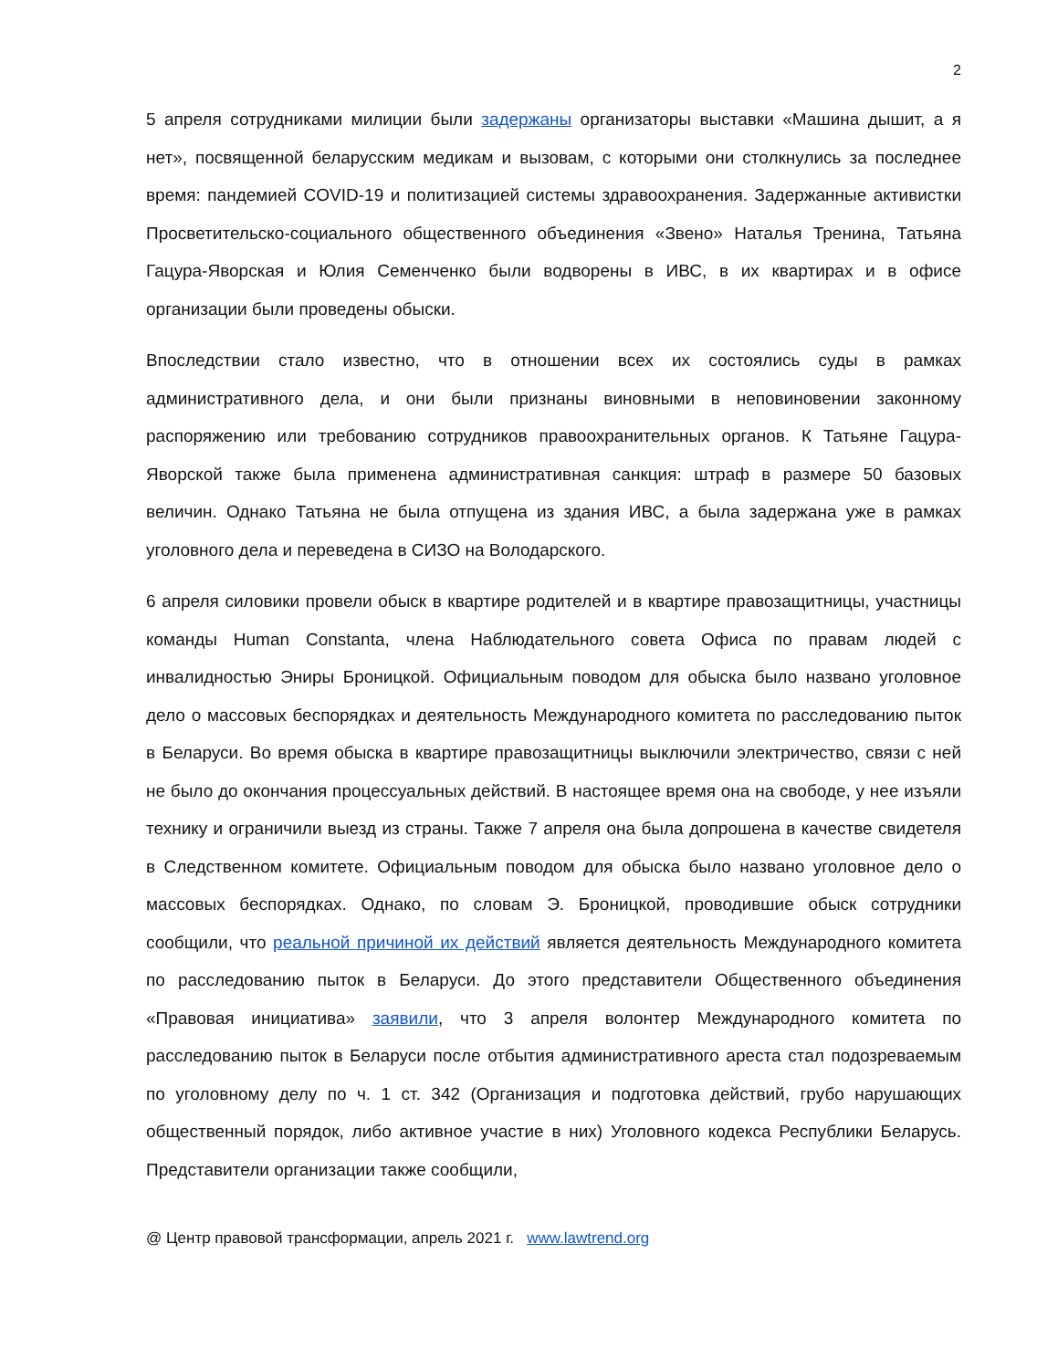2
5 апреля сотрудниками милиции были задержаны организаторы выставки «Машина дышит, а я нет», посвященной беларусским медикам и вызовам, с которыми они столкнулись за последнее время: пандемией COVID-19 и политизацией системы здравоохранения. Задержанные активистки Просветительско-социального общественного объединения «Звено» Наталья Тренина, Татьяна Гацура-Яворская и Юлия Семенченко были водворены в ИВС, в их квартирах и в офисе организации были проведены обыски.
Впоследствии стало известно, что в отношении всех их состоялись суды в рамках административного дела, и они были признаны виновными в неповиновении законному распоряжению или требованию сотрудников правоохранительных органов. К Татьяне Гацура-Яворской также была применена административная санкция: штраф в размере 50 базовых величин. Однако Татьяна не была отпущена из здания ИВС, а была задержана уже в рамках уголовного дела и переведена в СИЗО на Володарского.
6 апреля силовики провели обыск в квартире родителей и в квартире правозащитницы, участницы команды Human Constanta, члена Наблюдательного совета Офиса по правам людей с инвалидностью Эниры Броницкой. Официальным поводом для обыска было названо уголовное дело о массовых беспорядках и деятельность Международного комитета по расследованию пыток в Беларуси. Во время обыска в квартире правозащитницы выключили электричество, связи с ней не было до окончания процессуальных действий. В настоящее время она на свободе, у нее изъяли технику и ограничили выезд из страны. Также 7 апреля она была допрошена в качестве свидетеля в Следственном комитете. Официальным поводом для обыска было названо уголовное дело о массовых беспорядках. Однако, по словам Э. Броницкой, проводившие обыск сотрудники сообщили, что реальной причиной их действий является деятельность Международного комитета по расследованию пыток в Беларуси. До этого представители Общественного объединения «Правовая инициатива» заявили, что 3 апреля волонтер Международного комитета по расследованию пыток в Беларуси после отбытия административного ареста стал подозреваемым по уголовному делу по ч. 1 ст. 342 (Организация и подготовка действий, грубо нарушающих общественный порядок, либо активное участие в них) Уголовного кодекса Республики Беларусь. Представители организации также сообщили,
@ Центр правовой трансформации, апрель 2021 г. www.lawtrend.org